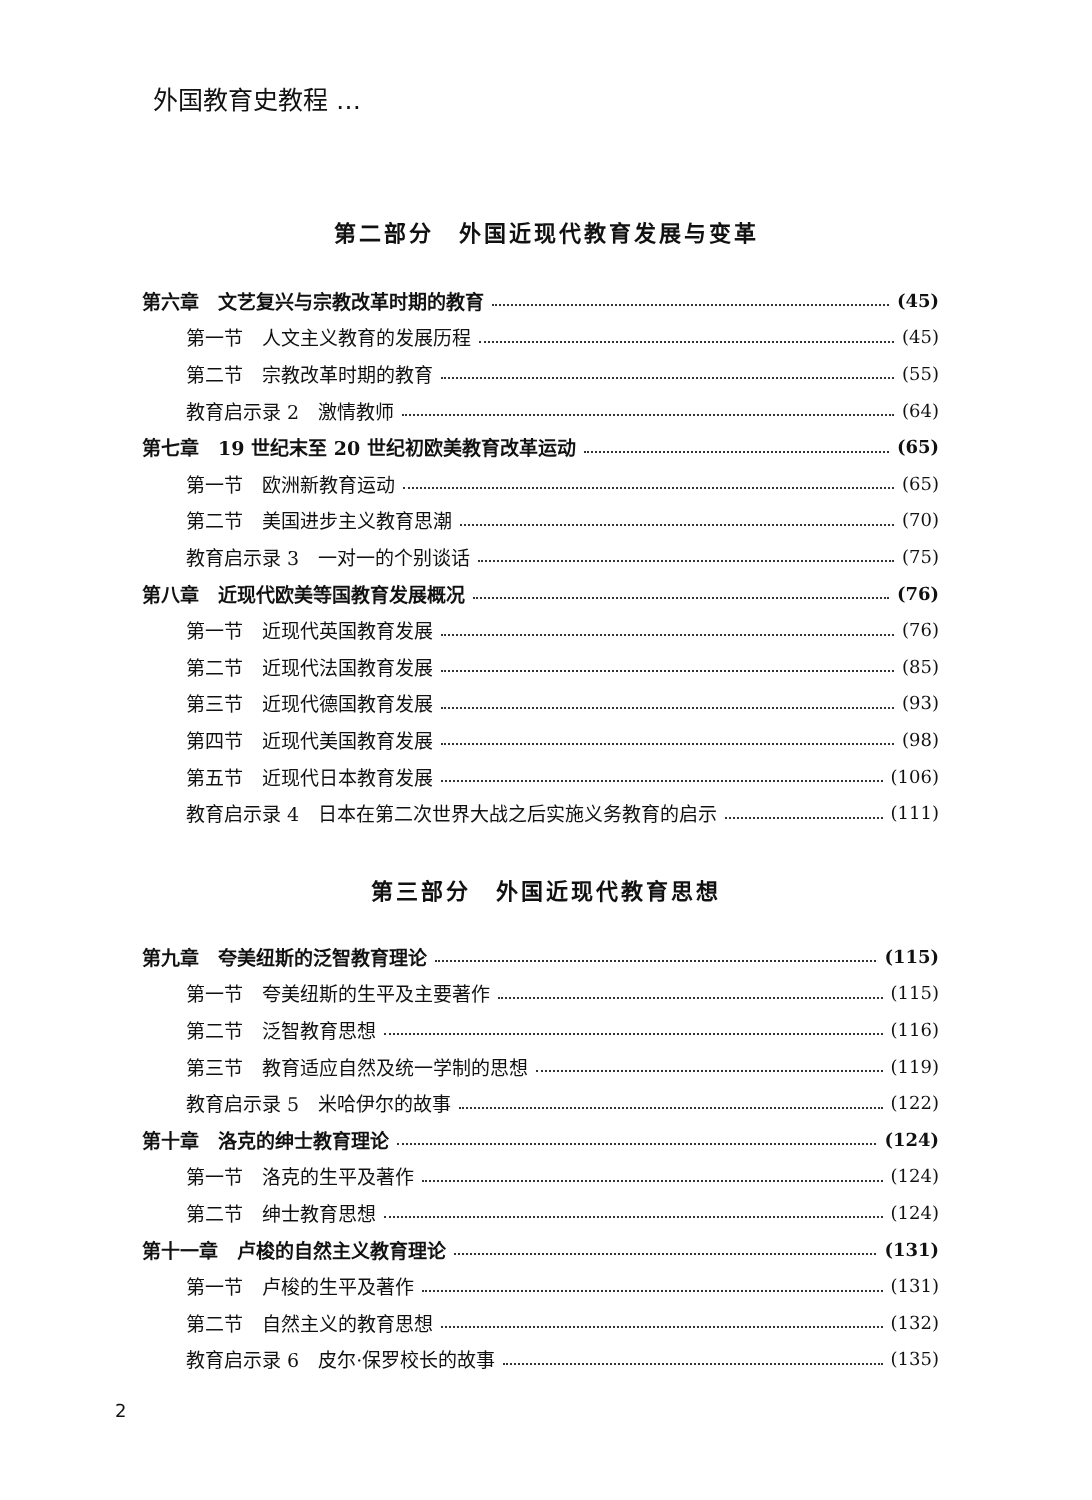外国教育史教程 …
第二部分　外国近现代教育发展与变革
第六章　文艺复兴与宗教改革时期的教育 (45)
第一节　人文主义教育的发展历程 (45)
第二节　宗教改革时期的教育 (55)
教育启示录 2　激情教师 (64)
第七章　19 世纪末至 20 世纪初欧美教育改革运动 (65)
第一节　欧洲新教育运动 (65)
第二节　美国进步主义教育思潮 (70)
教育启示录 3　一对一的个别谈话 (75)
第八章　近现代欧美等国教育发展概况 (76)
第一节　近现代英国教育发展 (76)
第二节　近现代法国教育发展 (85)
第三节　近现代德国教育发展 (93)
第四节　近现代美国教育发展 (98)
第五节　近现代日本教育发展 (106)
教育启示录 4　日本在第二次世界大战之后实施义务教育的启示 (111)
第三部分　外国近现代教育思想
第九章　夸美纽斯的泛智教育理论 (115)
第一节　夸美纽斯的生平及主要著作 (115)
第二节　泛智教育思想 (116)
第三节　教育适应自然及统一学制的思想 (119)
教育启示录 5　米哈伊尔的故事 (122)
第十章　洛克的绅士教育理论 (124)
第一节　洛克的生平及著作 (124)
第二节　绅士教育思想 (124)
第十一章　卢梭的自然主义教育理论 (131)
第一节　卢梭的生平及著作 (131)
第二节　自然主义的教育思想 (132)
教育启示录 6　皮尔·保罗校长的故事 (135)
2